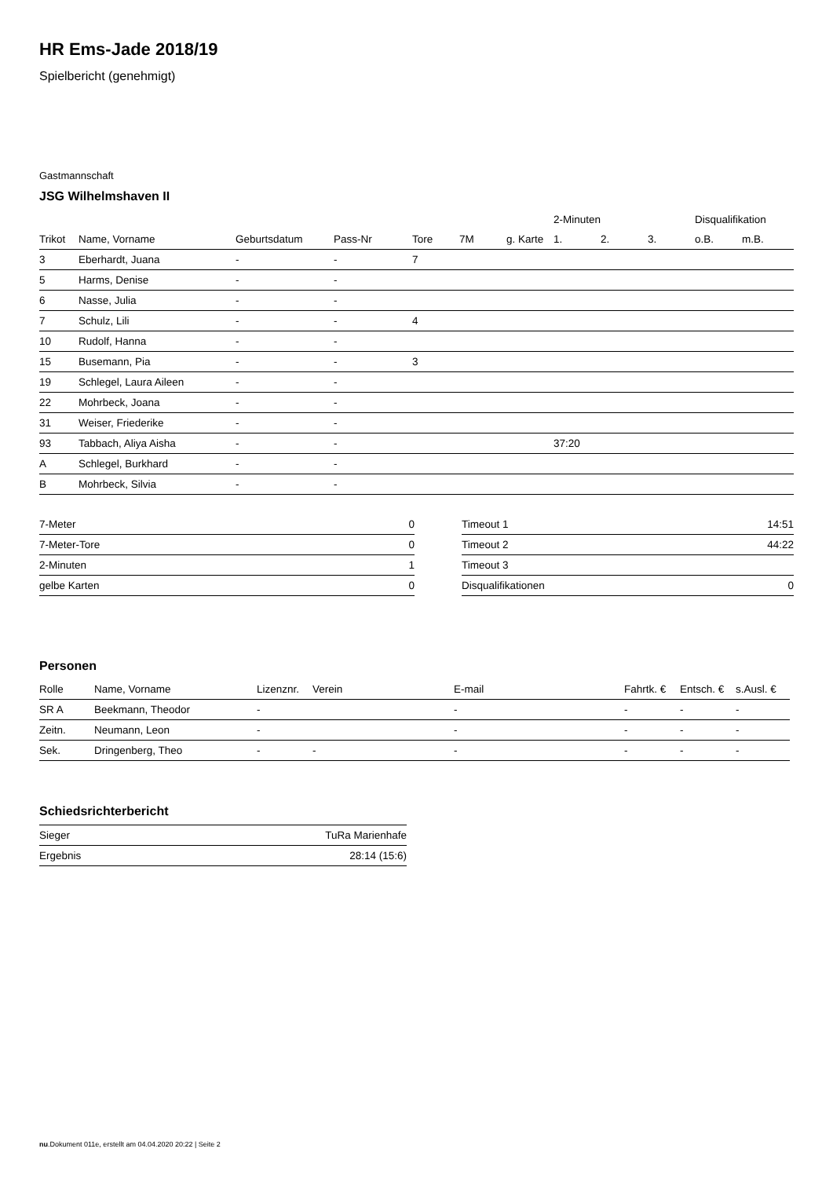HR Ems-Jade 2018/19
Spielbericht (genehmigt)
Gastmannschaft
JSG Wilhelmshaven II
| | | | | | | | 2-Minuten | | | Disqualifikation | |
| --- | --- | --- | --- | --- | --- | --- | --- | --- | --- | --- | --- |
| Trikot | Name, Vorname | Geburtsdatum | Pass-Nr | Tore | 7M | g. Karte | 1. | 2. | 3. | o.B. | m.B. |
| 3 | Eberhardt, Juana | - | - | 7 | | | | | | | |
| 5 | Harms, Denise | - | - | | | | | | | | |
| 6 | Nasse, Julia | - | - | | | | | | | | |
| 7 | Schulz, Lili | - | - | 4 | | | | | | | |
| 10 | Rudolf, Hanna | - | - | | | | | | | | |
| 15 | Busemann, Pia | - | - | 3 | | | | | | | |
| 19 | Schlegel, Laura Aileen | - | - | | | | | | | | |
| 22 | Mohrbeck, Joana | - | - | | | | | | | | |
| 31 | Weiser, Friederike | - | - | | | | | | | | |
| 93 | Tabbach, Aliya Aisha | - | - | | | | 37:20 | | | | |
| A | Schlegel, Burkhard | - | - | | | | | | | | |
| B | Mohrbeck, Silvia | - | - | | | | | | | | |
| 7-Meter | 0 |
| 7-Meter-Tore | 0 |
| 2-Minuten | 1 |
| gelbe Karten | 0 |
| Timeout 1 | 14:51 |
| Timeout 2 | 44:22 |
| Timeout 3 | |
| Disqualifikationen | 0 |
Personen
| Rolle | Name, Vorname | Lizenznr. | Verein | E-mail | Fahrtk. € | Entsch. € | s.Ausl. € |
| --- | --- | --- | --- | --- | --- | --- | --- |
| SR A | Beekmann, Theodor | - | | - | - | - | - |
| Zeitn. | Neumann, Leon | - | | - | - | - | - |
| Sek. | Dringenberg, Theo | - | - | - | - | - | - |
Schiedsrichterbericht
| Sieger | TuRa Marienhafe |
| Ergebnis | 28:14 (15:6) |
nu.Dokument 011e, erstellt am 04.04.2020 20:22 | Seite 2